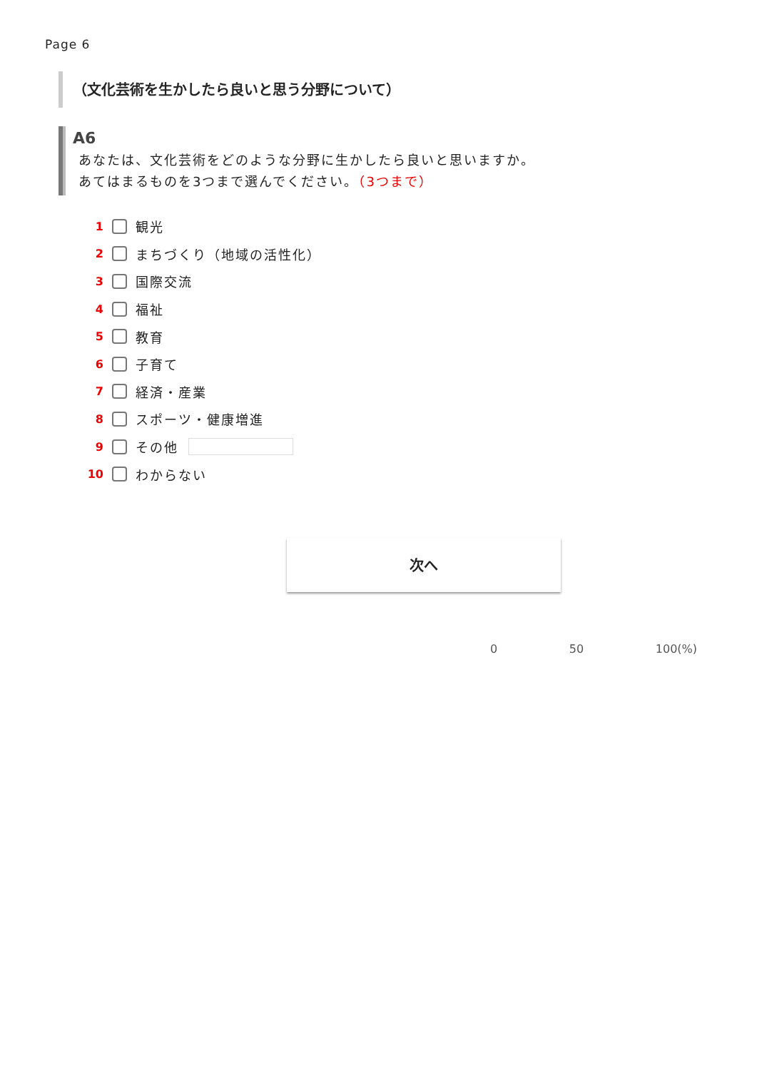Page 6
（文化芸術を生かしたら良いと思う分野について）
A6
あなたは、文化芸術をどのような分野に生かしたら良いと思いますか。
あてはまるものを3つまで選んでください。（3つまで）
1 観光
2 まちづくり（地域の活性化）
3 国際交流
4 福祉
5 教育
6 子育て
7 経済・産業
8 スポーツ・健康増進
9 その他
10 わからない
次へ
0 50 100(%)